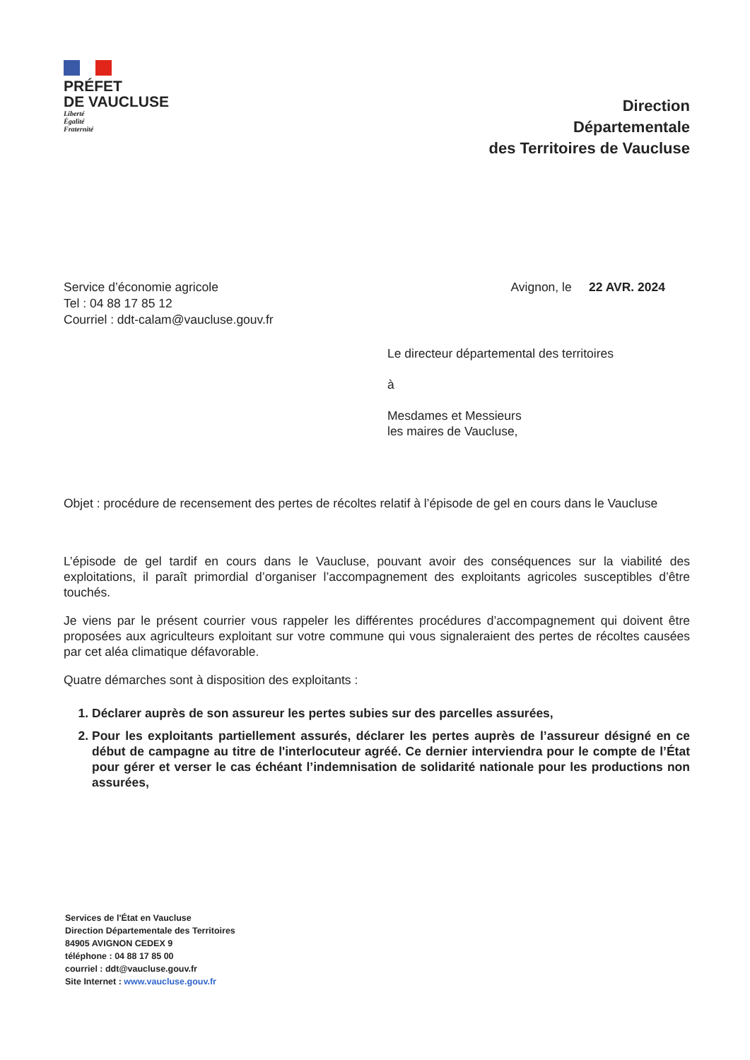PRÉFET
DE VAUCLUSE
Liberté
Égalité
Fraternité
Direction
Départementale
des Territoires de Vaucluse
Service d’économie agricole
Tel : 04 88 17 85 12
Courriel : ddt-calam@vaucluse.gouv.fr
Avignon, le 22 AVR. 2024
Le directeur départemental des territoires
à
Mesdames et Messieurs
les maires de Vaucluse,
Objet : procédure de recensement des pertes de récoltes relatif à l’épisode de gel en cours dans le Vaucluse
L’épisode de gel tardif en cours dans le Vaucluse, pouvant avoir des conséquences sur la viabilité des exploitations, il paraît primordial d’organiser l’accompagnement des exploitants agricoles susceptibles d’être touchés.
Je viens par le présent courrier vous rappeler les différentes procédures d’accompagnement qui doivent être proposées aux agriculteurs exploitant sur votre commune qui vous signaleraient des pertes de récoltes causées par cet aléa climatique défavorable.
Quatre démarches sont à disposition des exploitants :
1. Déclarer auprès de son assureur les pertes subies sur des parcelles assurées,
2. Pour les exploitants partiellement assurés, déclarer les pertes auprès de l’assureur désigné en ce début de campagne au titre de l'interlocuteur agréé. Ce dernier interviendra pour le compte de l’État pour gérer et verser le cas échéant l’indemnisation de solidarité nationale pour les productions non assurées,
Services de l'État en Vaucluse
Direction Départementale des Territoires
84905 AVIGNON CEDEX 9
téléphone : 04 88 17 85 00
courriel : ddt@vaucluse.gouv.fr
Site Internet : www.vaucluse.gouv.fr